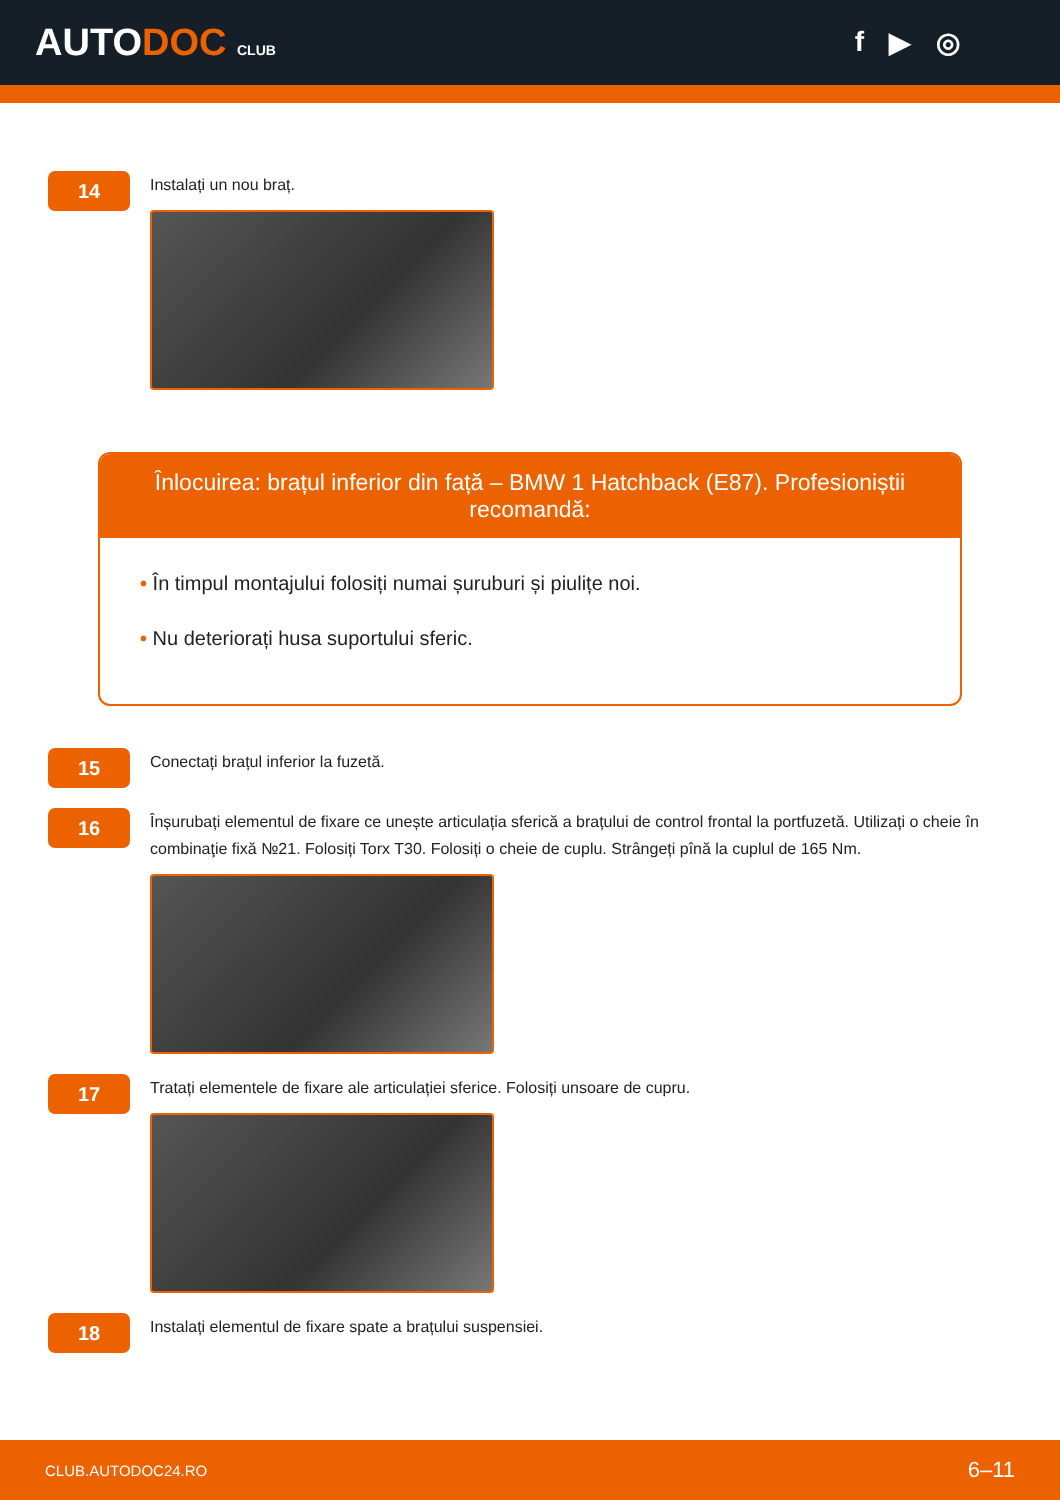AUTODOC CLUB
f ▶ ◎
14
Instalați un nou braț.
Înlocuirea: brațul inferior din față – BMW 1 Hatchback (E87). Profesioniștii recomandă:
• În timpul montajului folosiți numai șuruburi și piulițe noi.
• Nu deteriorați husa suportului sferic.
15
Conectați brațul inferior la fuzetă.
16
Înșurubați elementul de fixare ce unește articulația sferică a brațului de control frontal la portfuzetă. Utilizați o cheie în combinaţie fixă №21. Folosiți Torx T30. Folosiți o cheie de cuplu. Strângeți pînă la cuplul de 165 Nm.
17
Tratați elementele de fixare ale articulației sferice. Folosiți unsoare de cupru.
18
Instalați elementul de fixare spate a brațului suspensiei.
CLUB.AUTODOC24.RO 6–11